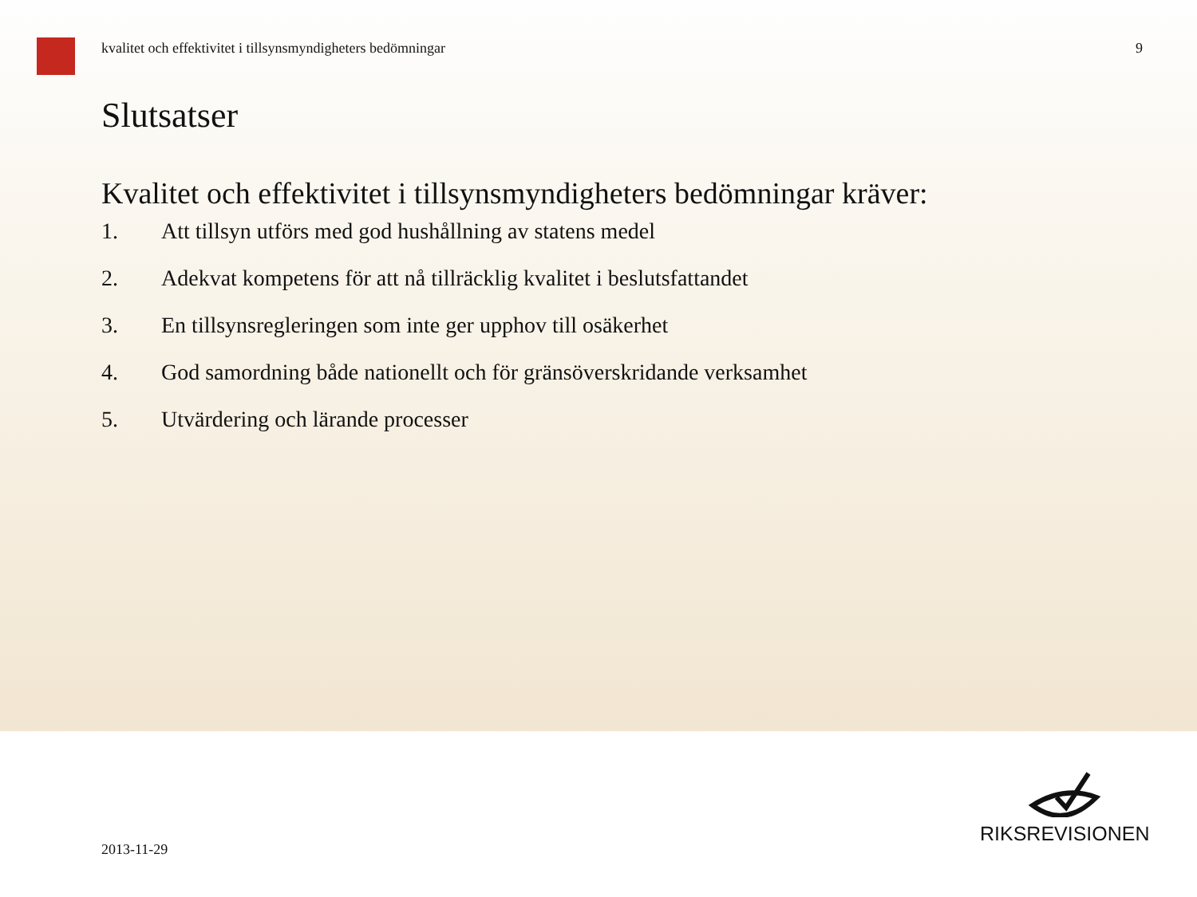kvalitet och effektivitet i tillsynsmyndigheters bedömningar 9
Slutsatser
Kvalitet och effektivitet i tillsynsmyndigheters bedömningar kräver:
1. Att tillsyn utförs med god hushållning av statens medel
2. Adekvat kompetens för att nå tillräcklig kvalitet i beslutsfattandet
3. En tillsynsregleringen som inte ger upphov till osäkerhet
4. God samordning både nationellt och för gränsöverskridande verksamhet
5. Utvärdering och lärande processer
2013-11-29
RIKSREVISIONEN